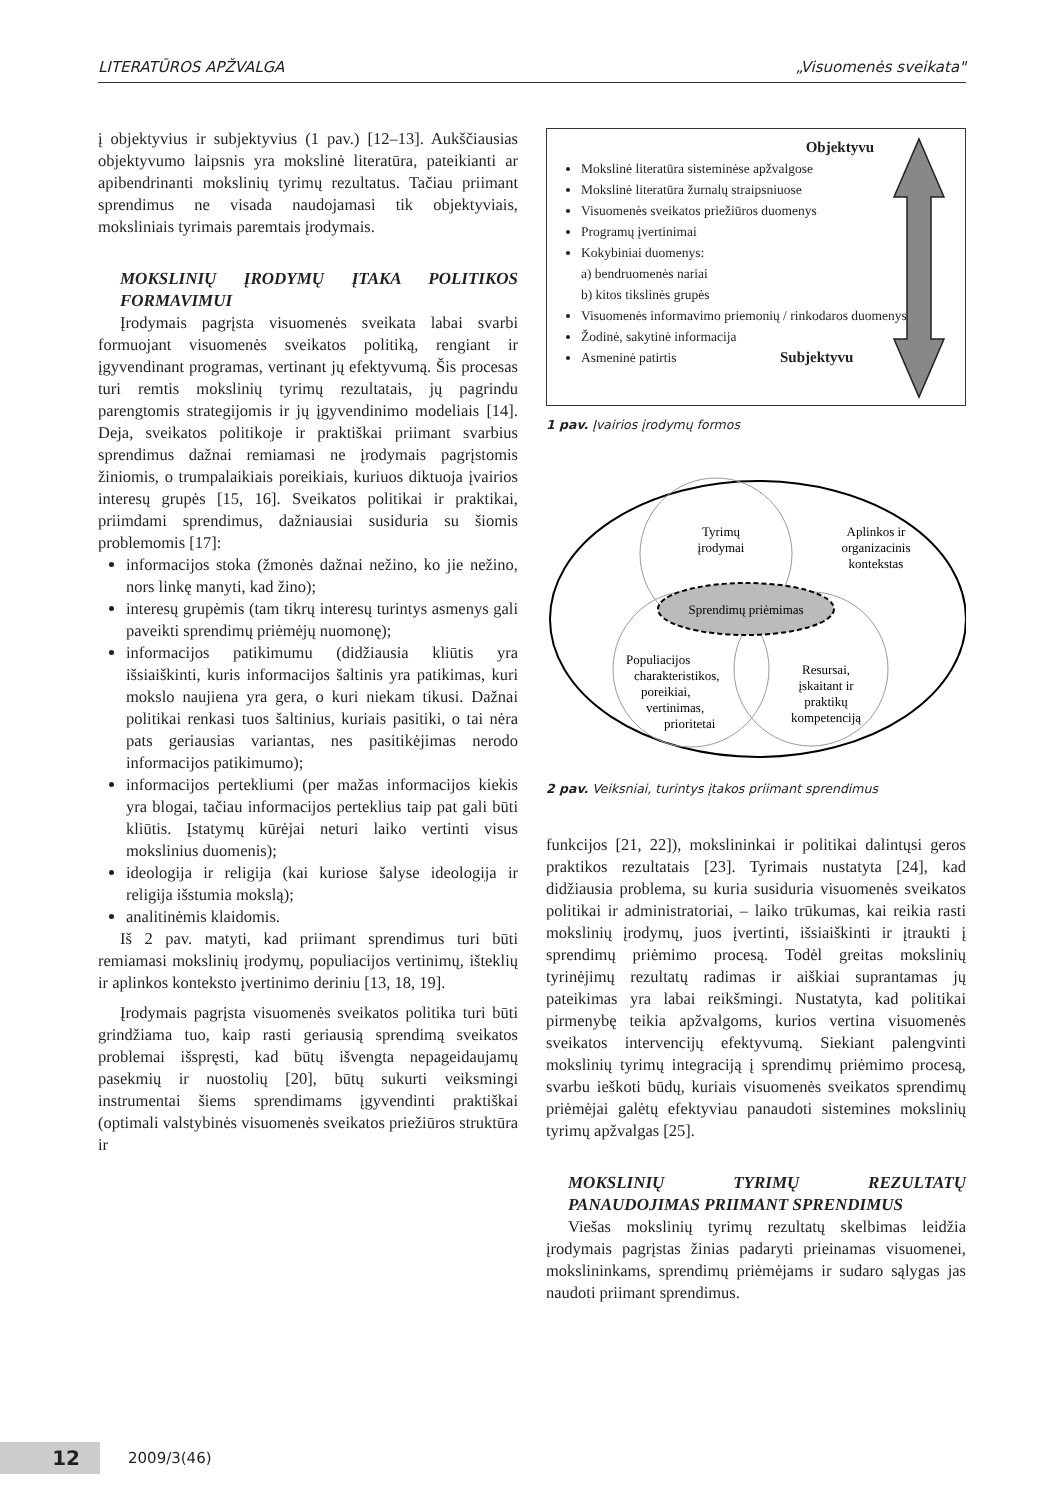LITERATŪROS APŽVALGA „Visuomenės sveikata"
į objektyvius ir subjektyvius (1 pav.) [12–13]. Aukščiausias objektyvumo laipsnis yra mokslinė literatūra, pateikianti ar apibendrinanti mokslinių tyrimų rezultatus. Tačiau priimant sprendimus ne visada naudojamasi tik objektyviais, moksliniais tyrimais paremtais įrodymais.
MOKSLINIŲ ĮRODYMŲ ĮTAKA POLITIKOS FORMAVIMUI
Įrodymais pagrįsta visuomenės sveikata labai svarbi formuojant visuomenės sveikatos politiką, rengiant ir įgyvendinant programas, vertinant jų efektyvumą. Šis procesas turi remtis mokslinių tyrimų rezultatais, jų pagrindu parengtomis strategijomis ir jų įgyvendinimo modeliais [14]. Deja, sveikatos politikoje ir praktiškai priimant svarbius sprendimus dažnai remiamasi ne įrodymais pagrįstomis žiniomis, o trumpalaikiais poreikiais, kuriuos diktuoja įvairios interesų grupės [15, 16]. Sveikatos politikai ir praktikai, priimdami sprendimus, dažniausiai susiduria su šiomis problemomis [17]:
informacijos stoka (žmonės dažnai nežino, ko jie nežino, nors linkę manyti, kad žino);
interesų grupėmis (tam tikrų interesų turintys asmenys gali paveikti sprendimų priėmėjų nuomonę);
informacijos patikimumu (didžiausia kliūtis yra išsiaiškinti, kuris informacijos šaltinis yra patikimas, kuri mokslo naujiena yra gera, o kuri niekam tikusi. Dažnai politikai renkasi tuos šaltinius, kuriais pasitiki, o tai nėra pats geriausias variantas, nes pasitikėjimas nerodo informacijos patikimumo);
informacijos pertekliumi (per mažas informacijos kiekis yra blogai, tačiau informacijos perteklius taip pat gali būti kliūtis. Įstatymų kūrėjai neturi laiko vertinti visus mokslinius duomenis);
ideologija ir religija (kai kuriose šalyse ideologija ir religija išstumia mokslą);
analitinėmis klaidomis.
Iš 2 pav. matyti, kad priimant sprendimus turi būti remiamasi mokslinių įrodymų, populiacijos vertinimų, išteklių ir aplinkos konteksto įvertinimo deriniu [13, 18, 19].
Įrodymais pagrįsta visuomenės sveikatos politika turi būti grindžiama tuo, kaip rasti geriausią sprendimą sveikatos problemai išspręsti, kad būtų išvengta nepageidaujamų pasekmių ir nuostolių [20], būtų sukurti veiksmingi instrumentai šiems sprendimams įgyvendinti praktiškai (optimali valstybinės visuomenės sveikatos priežiūros struktūra ir
Objektyvu
Mokslinė literatūra sisteminėse apžvalgose
Mokslinė literatūra žurnalų straipsniuose
Visuomenės sveikatos priežiūros duomenys
Programų įvertinimai
Kokybiniai duomenys:
a) bendruomenės nariai
b) kitos tikslinės grupės
Visuomenės informavimo priemonių / rinkodaros duomenys
Žodinė, sakytinė informacija
Asmeninė patirtis Subjektyvu
1 pav. Įvairios įrodymų formos
Tyrimų
įrodymai
Aplinkos ir
organizacinis
kontekstas
Sprendimų priėmimas
Populiacijos
charakteristikos,
poreikiai,
vertinimas,
prioritetai
Resursai,
įskaitant ir
praktikų
kompetenciją
2 pav. Veiksniai, turintys įtakos priimant sprendimus
funkcijos [21, 22]), mokslininkai ir politikai dalintųsi geros praktikos rezultatais [23]. Tyrimais nustatyta [24], kad didžiausia problema, su kuria susiduria visuomenės sveikatos politikai ir administratoriai, – laiko trūkumas, kai reikia rasti mokslinių įrodymų, juos įvertinti, išsiaiškinti ir įtraukti į sprendimų priėmimo procesą. Todėl greitas mokslinių tyrinėjimų rezultatų radimas ir aiškiai suprantamas jų pateikimas yra labai reikšmingi. Nustatyta, kad politikai pirmenybę teikia apžvalgoms, kurios vertina visuomenės sveikatos intervencijų efektyvumą. Siekiant palengvinti mokslinių tyrimų integraciją į sprendimų priėmimo procesą, svarbu ieškoti būdų, kuriais visuomenės sveikatos sprendimų priėmėjai galėtų efektyviau panaudoti sistemines mokslinių tyrimų apžvalgas [25].
MOKSLINIŲ TYRIMŲ REZULTATŲ PANAUDOJIMAS PRIIMANT SPRENDIMUS
Viešas mokslinių tyrimų rezultatų skelbimas leidžia įrodymais pagrįstas žinias padaryti prieinamas visuomenei, mokslininkams, sprendimų priėmėjams ir sudaro sąlygas jas naudoti priimant sprendimus.
12 2009/3(46)